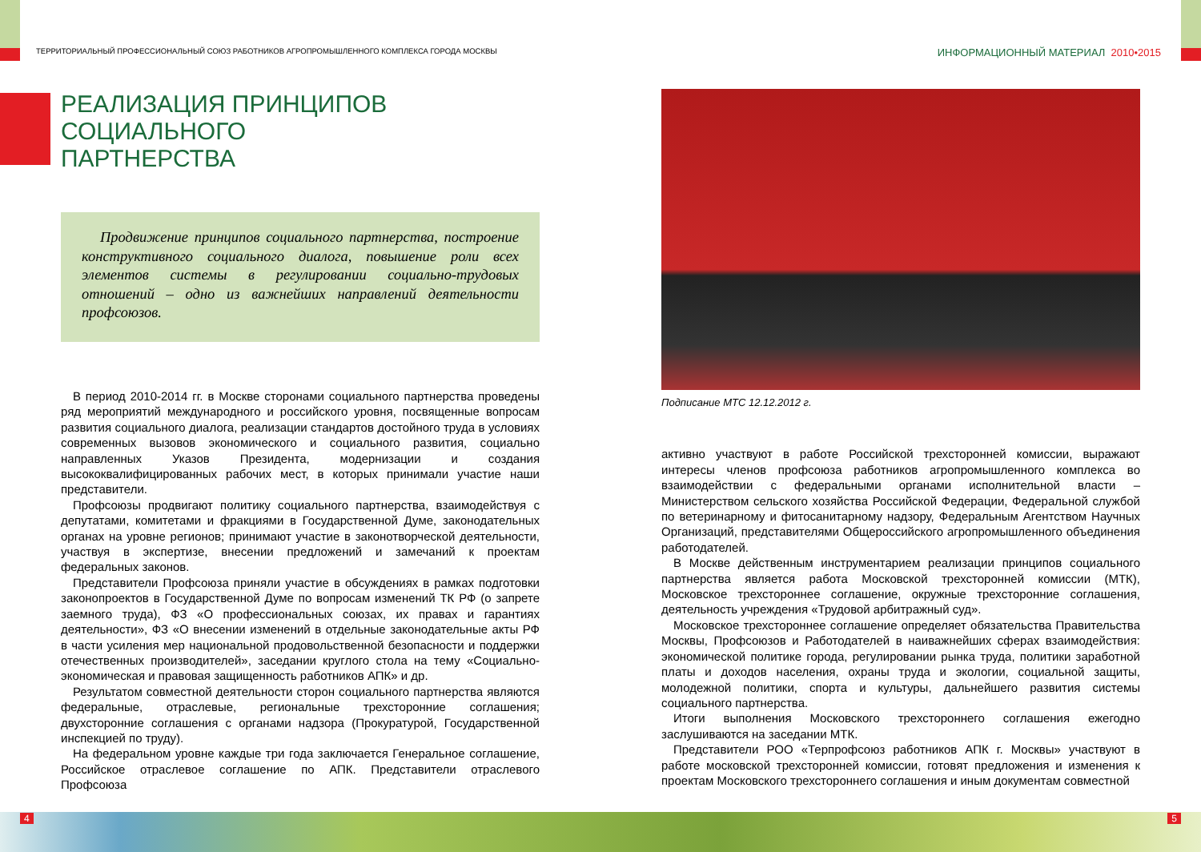ТЕРРИТОРИАЛЬНЫЙ ПРОФЕССИОНАЛЬНЫЙ СОЮЗ РАБОТНИКОВ АГРОПРОМЫШЛЕННОГО КОМПЛЕКСА ГОРОДА МОСКВЫ
ИНФОРМАЦИОННЫЙ МАТЕРИАЛ 2010•2015
РЕАЛИЗАЦИЯ ПРИНЦИПОВ
СОЦИАЛЬНОГО
ПАРТНЕРСТВА
Продвижение принципов социального партнерства, построение конструктивного социального диалога, повышение роли всех элементов системы в регулировании социально-трудовых отношений – одно из важнейших направлений деятельности профсоюзов.
В период 2010-2014 гг. в Москве сторонами социального партнерства проведены ряд мероприятий международного и российского уровня, посвященные вопросам развития социального диалога, реализации стандартов достойного труда в условиях современных вызовов экономического и социального развития, социально направленных Указов Президента, модернизации и создания высококвалифицированных рабочих мест, в которых принимали участие наши представители.
Профсоюзы продвигают политику социального партнерства, взаимодействуя с депутатами, комитетами и фракциями в Государственной Думе, законодательных органах на уровне регионов; принимают участие в законотворческой деятельности, участвуя в экспертизе, внесении предложений и замечаний к проектам федеральных законов.
Представители Профсоюза приняли участие в обсуждениях в рамках подготовки законопроектов в Государственной Думе по вопросам изменений ТК РФ (о запрете заемного труда), ФЗ «О профессиональных союзах, их правах и гарантиях деятельности», ФЗ «О внесении изменений в отдельные законодательные акты РФ в части усиления мер национальной продовольственной безопасности и поддержки отечественных производителей», заседании круглого стола на тему «Социально-экономическая и правовая защищенность работников АПК» и др.
Результатом совместной деятельности сторон социального партнерства являются федеральные, отраслевые, региональные трехсторонние соглашения; двухсторонние соглашения с органами надзора (Прокуратурой, Государственной инспекцией по труду).
На федеральном уровне каждые три года заключается Генеральное соглашение, Российское отраслевое соглашение по АПК. Представители отраслевого Профсоюза
Подписание МТС 12.12.2012 г.
активно участвуют в работе Российской трехсторонней комиссии, выражают интересы членов профсоюза работников агропромышленного комплекса во взаимодействии с федеральными органами исполнительной власти – Министерством сельского хозяйства Российской Федерации, Федеральной службой по ветеринарному и фитосанитарному надзору, Федеральным Агентством Научных Организаций, представителями Общероссийского агропромышленного объединения работодателей.
В Москве действенным инструментарием реализации принципов социального партнерства является работа Московской трехсторонней комиссии (МТК), Московское трехстороннее соглашение, окружные трехсторонние соглашения, деятельность учреждения «Трудовой арбитражный суд».
Московское трехстороннее соглашение определяет обязательства Правительства Москвы, Профсоюзов и Работодателей в наиважнейших сферах взаимодействия: экономической политике города, регулировании рынка труда, политики заработной платы и доходов населения, охраны труда и экологии, социальной защиты, молодежной политики, спорта и культуры, дальнейшего развития системы социального партнерства.
Итоги выполнения Московского трехстороннего соглашения ежегодно заслушиваются на заседании МТК.
Представители РОО «Терпрофсоюз работников АПК г. Москвы» участвуют в работе московской трехсторонней комиссии, готовят предложения и изменения к проектам Московского трехстороннего соглашения и иным документам совместной
4 5